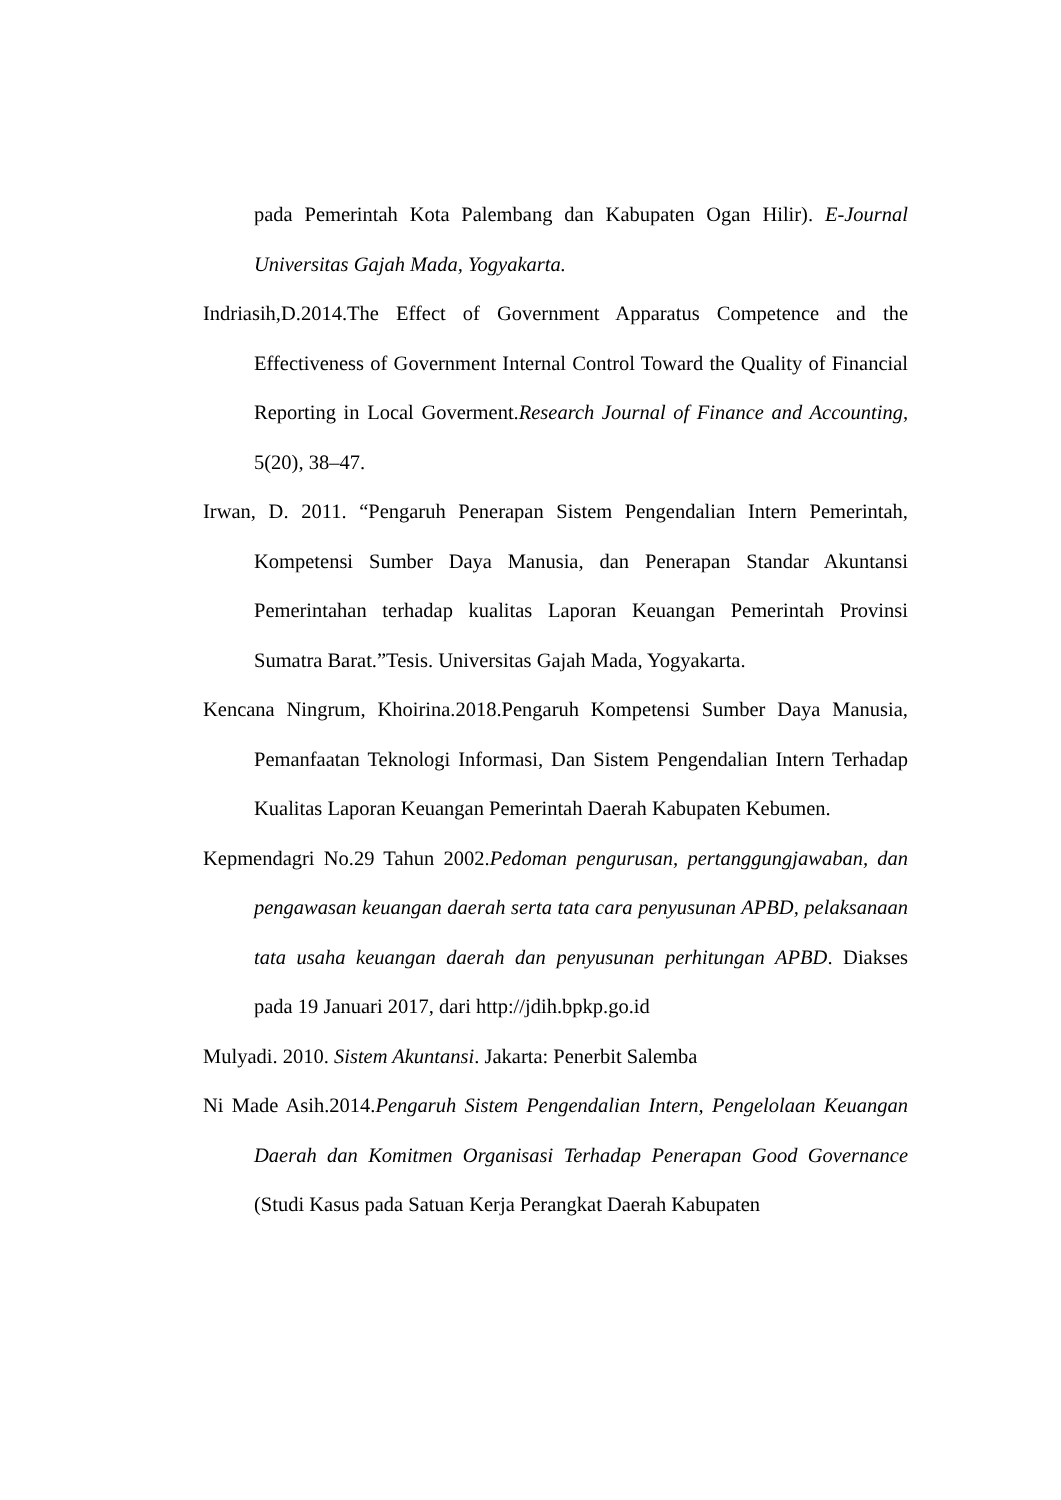pada Pemerintah Kota Palembang dan Kabupaten Ogan Hilir). E-Journal Universitas Gajah Mada, Yogyakarta.
Indriasih,D.2014.The Effect of Government Apparatus Competence and the Effectiveness of Government Internal Control Toward the Quality of Financial Reporting in Local Goverment.Research Journal of Finance and Accounting, 5(20), 38–47.
Irwan, D. 2011. “Pengaruh Penerapan Sistem Pengendalian Intern Pemerintah, Kompetensi Sumber Daya Manusia, dan Penerapan Standar Akuntansi Pemerintahan terhadap kualitas Laporan Keuangan Pemerintah Provinsi Sumatra Barat.”Tesis. Universitas Gajah Mada, Yogyakarta.
Kencana Ningrum, Khoirina.2018.Pengaruh Kompetensi Sumber Daya Manusia, Pemanfaatan Teknologi Informasi, Dan Sistem Pengendalian Intern Terhadap Kualitas Laporan Keuangan Pemerintah Daerah Kabupaten Kebumen.
Kepmendagri No.29 Tahun 2002.Pedoman pengurusan, pertanggungjawaban, dan pengawasan keuangan daerah serta tata cara penyusunan APBD, pelaksanaan tata usaha keuangan daerah dan penyusunan perhitungan APBD. Diakses pada 19 Januari 2017, dari http://jdih.bpkp.go.id
Mulyadi. 2010. Sistem Akuntansi. Jakarta: Penerbit Salemba
Ni Made Asih.2014.Pengaruh Sistem Pengendalian Intern, Pengelolaan Keuangan Daerah dan Komitmen Organisasi Terhadap Penerapan Good Governance (Studi Kasus pada Satuan Kerja Perangkat Daerah Kabupaten